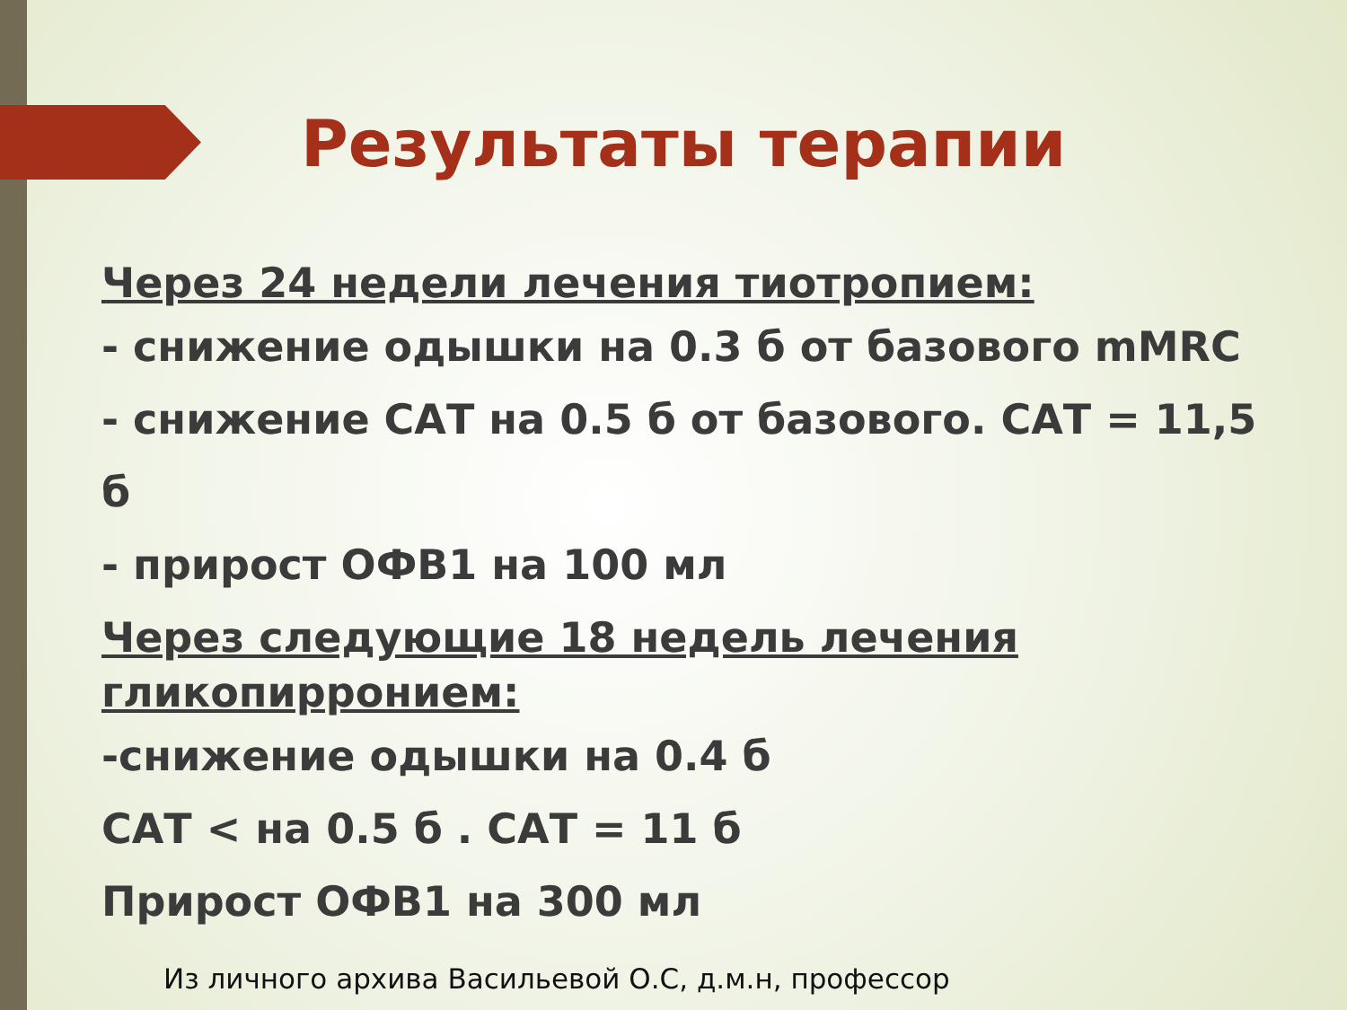Результаты терапии
Через 24 недели лечения тиотропием:
- снижение одышки на 0.3 б от базового mMRC
- снижение САТ на 0.5 б от базового. САТ = 11,5 б
- прирост ОФВ1 на 100 мл
Через следующие 18 недель лечения гликопирронием:
-снижение одышки на 0.4 б
САТ < на 0.5 б . САТ = 11 б
Прирост ОФВ1 на 300 мл
Из личного архива Васильевой О.С, д.м.н, профессор